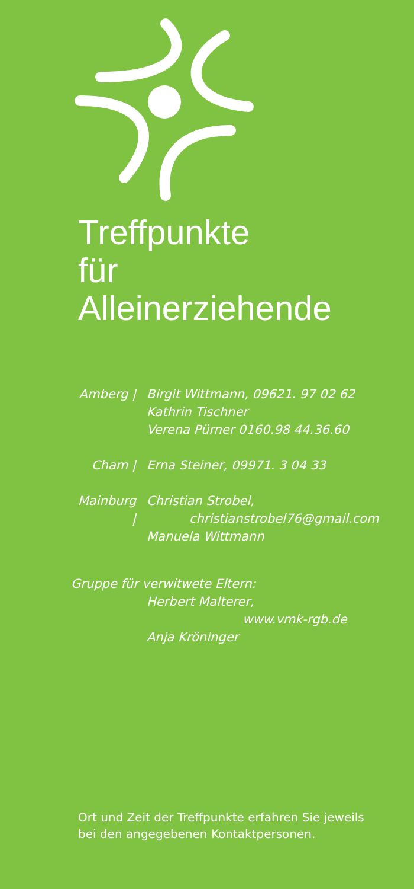Treffpunkte
für
Alleinerziehende
Amberg | Birgit Wittmann, 09621. 97 02 62
Kathrin Tischner
Verena Pürner 0160.98 44.36.60
Cham | Erna Steiner, 09971. 3 04 33
Mainburg |
Christian Strobel,
christianstrobel76@gmail.com
Manuela Wittmann
Gruppe für verwitwete Eltern:
Herbert Malterer,
www.vmk-rgb.de
Anja Kröninger
Ort und Zeit der Treffpunkte erfahren Sie jeweils
bei den angegebenen Kontaktpersonen.